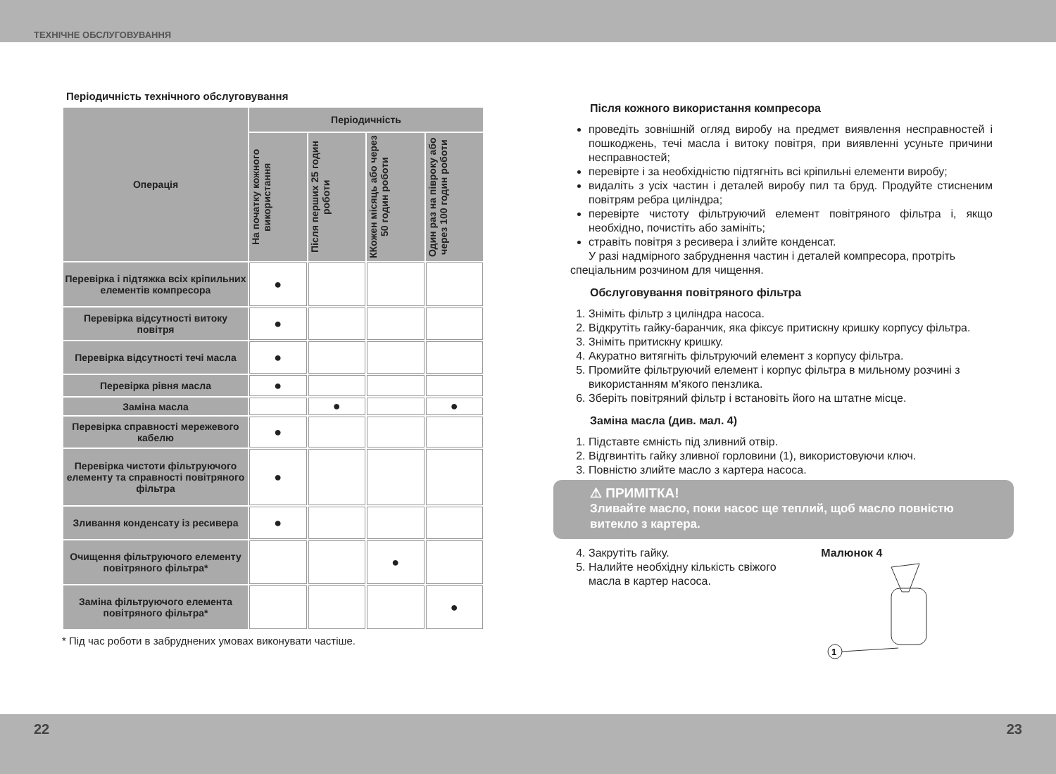ТЕХНІЧНЕ ОБСЛУГОВУВАННЯ
Періодичність технічного обслуговування
| Операція | Періодичність | | | |
| --- | --- | --- | --- | --- |
| | На початку кожного використання | Після перших 25 годин роботи | ККожен місяць або через 50 годин роботи | Один раз на півроку або через 100 годин роботи |
| Перевірка і підтяжка всіх кріпильних елементів компресора | ● | | | |
| Перевірка відсутності витоку повітря | ● | | | |
| Перевірка відсутності течі масла | ● | | | |
| Перевірка рівня масла | ● | | | |
| Заміна масла | | ● | | ● |
| Перевірка справності мережевого кабелю | ● | | | |
| Перевірка чистоти фільтруючого елементу та справності повітряного фільтра | ● | | | |
| Зливання конденсату із ресивера | ● | | | |
| Очищення фільтруючого елементу повітряного фільтра* | | | ● | |
| Заміна фільтруючого елемента повітряного фільтра* | | | | ● |
* Під час роботи в забруднених умовах виконувати частіше.
Після кожного використання компресора
проведіть зовнішній огляд виробу на предмет виявлення несправностей і пошкоджень, течі масла і витоку повітря, при виявленні усуньте причини несправностей;
перевірте і за необхідністю підтягніть всі кріпильні елементи виробу;
видаліть з усіх частин і деталей виробу пил та бруд. Продуйте стисненим повітрям ребра циліндра;
перевірте чистоту фільтруючий елемент повітряного фільтра і, якщо необхідно, почистіть або замініть;
стравіть повітря з ресивера і злийте конденсат.
У разі надмірного забруднення частин і деталей компресора, протріть спеціальним розчином для чищення.
Обслуговування повітряного фільтра
1. Зніміть фільтр з циліндра насоса.
2. Відкрутіть гайку-баранчик, яка фіксує притискну кришку корпусу фільтра.
3. Зніміть притискну кришку.
4. Акуратно витягніть фільтруючий елемент з корпусу фільтра.
5. Промийте фільтруючий елемент і корпус фільтра в мильному розчині з використанням м'якого пензлика.
6. Зберіть повітряний фільтр і встановіть його на штатне місце.
Заміна масла (див. мал. 4)
1. Підставте ємність під зливний отвір.
2. Відгвинтіть гайку зливної горловини (1), використовуючи ключ.
3. Повністю злийте масло з картера насоса.
⚠ ПРИМІТКА!
Зливайте масло, поки насос ще теплий, щоб масло повністю витекло з картера.
4. Закрутіть гайку.
5. Налийте необхідну кількість свіжого масла в картер насоса.
Малюнок 4
1
22 23